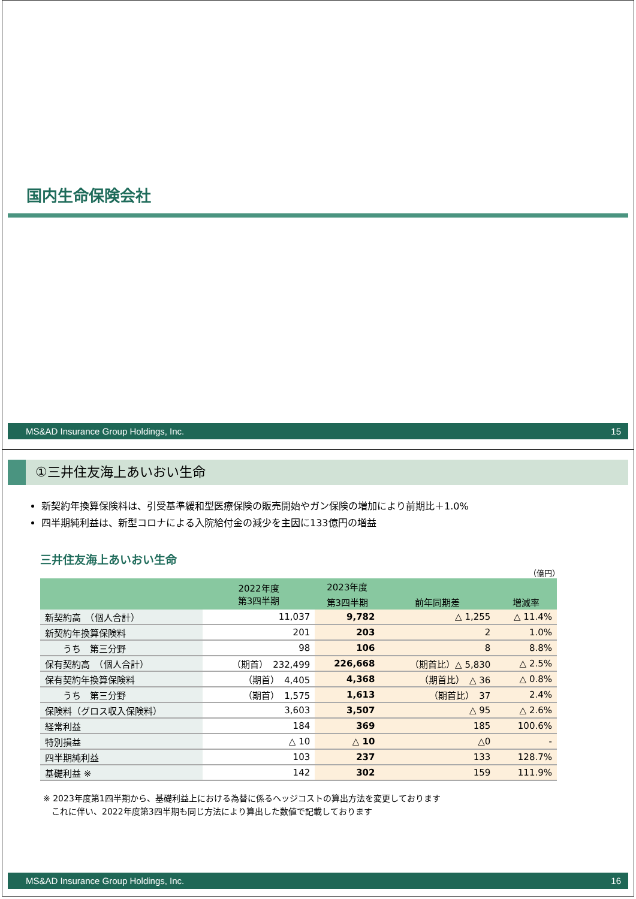国内生命保険会社
MS&AD Insurance Group Holdings, Inc. 15
①三井住友海上あいおい生命
新契約年換算保険料は、引受基準緩和型医療保険の販売開始やガン保険の増加により前期比＋1.0%
四半期純利益は、新型コロナによる入院給付金の減少を主因に133億円の増益
三井住友海上あいおい生命
（億円）
| | 2022年度 第3四半期 | 2023年度 | | |
| --- | --- | --- | --- | --- |
| | | 第3四半期 | 前年同期差 | 増減率 |
| 新契約高 （個人合計） | 11,037 | 9,782 | △ 1,255 | △ 11.4% |
| 新契約年換算保険料 | 201 | 203 | 2 | 1.0% |
| うち 第三分野 | 98 | 106 | 8 | 8.8% |
| 保有契約高 （個人合計） | （期首） 232,499 | 226,668 | （期首比）△ 5,830 | △ 2.5% |
| 保有契約年換算保険料 | （期首） 4,405 | 4,368 | （期首比） △ 36 | △ 0.8% |
| うち 第三分野 | （期首） 1,575 | 1,613 | （期首比） 37 | 2.4% |
| 保険料（グロス収入保険料） | 3,603 | 3,507 | △ 95 | △ 2.6% |
| 経常利益 | 184 | 369 | 185 | 100.6% |
| 特別損益 | △ 10 | △ 10 | △0 | - |
| 四半期純利益 | 103 | 237 | 133 | 128.7% |
| 基礎利益 ※ | 142 | 302 | 159 | 111.9% |
※ 2023年度第1四半期から、基礎利益上における為替に係るヘッジコストの算出方法を変更しております
　これに伴い、2022年度第3四半期も同じ方法により算出した数値で記載しております
MS&AD Insurance Group Holdings, Inc. 16